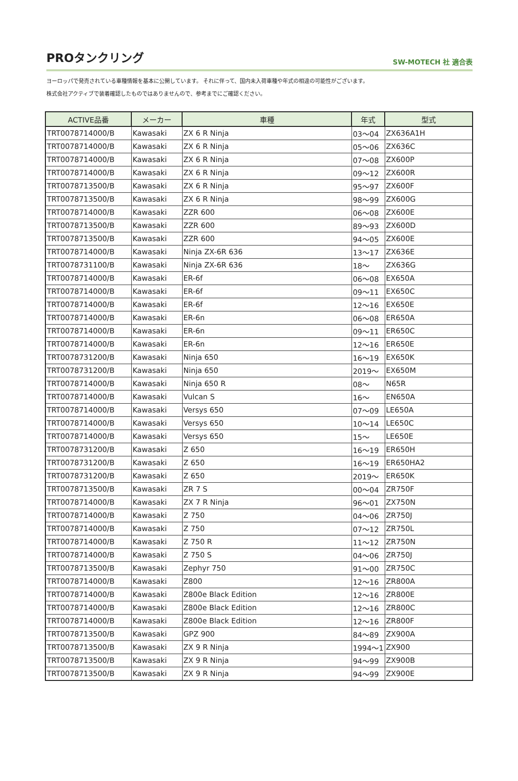PROタンクリング
SW-MOTECH 社 適合表
ヨーロッパで発売されている車種情報を基本に公開しています。 それに伴って、国内未入荷車種や年式の相違の可能性がございます。
株式会社アクティブで装着確認したものではありませんので、参考までにご確認ください。
| ACTIVE品番 | メーカー | 車種 | 年式 | 型式 |
| --- | --- | --- | --- | --- |
| TRT0078714000/B | Kawasaki | ZX 6 R Ninja | 03～04 | ZX636A1H |
| TRT0078714000/B | Kawasaki | ZX 6 R Ninja | 05～06 | ZX636C |
| TRT0078714000/B | Kawasaki | ZX 6 R Ninja | 07～08 | ZX600P |
| TRT0078714000/B | Kawasaki | ZX 6 R Ninja | 09～12 | ZX600R |
| TRT0078713500/B | Kawasaki | ZX 6 R Ninja | 95～97 | ZX600F |
| TRT0078713500/B | Kawasaki | ZX 6 R Ninja | 98～99 | ZX600G |
| TRT0078714000/B | Kawasaki | ZZR 600 | 06～08 | ZX600E |
| TRT0078713500/B | Kawasaki | ZZR 600 | 89～93 | ZX600D |
| TRT0078713500/B | Kawasaki | ZZR 600 | 94～05 | ZX600E |
| TRT0078714000/B | Kawasaki | Ninja ZX-6R 636 | 13～17 | ZX636E |
| TRT0078731100/B | Kawasaki | Ninja ZX-6R 636 | 18～ | ZX636G |
| TRT0078714000/B | Kawasaki | ER-6f | 06～08 | EX650A |
| TRT0078714000/B | Kawasaki | ER-6f | 09～11 | EX650C |
| TRT0078714000/B | Kawasaki | ER-6f | 12～16 | EX650E |
| TRT0078714000/B | Kawasaki | ER-6n | 06～08 | ER650A |
| TRT0078714000/B | Kawasaki | ER-6n | 09～11 | ER650C |
| TRT0078714000/B | Kawasaki | ER-6n | 12～16 | ER650E |
| TRT0078731200/B | Kawasaki | Ninja 650 | 16～19 | EX650K |
| TRT0078731200/B | Kawasaki | Ninja 650 | 2019～ | EX650M |
| TRT0078714000/B | Kawasaki | Ninja 650 R | 08～ | N65R |
| TRT0078714000/B | Kawasaki | Vulcan S | 16～ | EN650A |
| TRT0078714000/B | Kawasaki | Versys 650 | 07～09 | LE650A |
| TRT0078714000/B | Kawasaki | Versys 650 | 10～14 | LE650C |
| TRT0078714000/B | Kawasaki | Versys 650 | 15～ | LE650E |
| TRT0078731200/B | Kawasaki | Z 650 | 16～19 | ER650H |
| TRT0078731200/B | Kawasaki | Z 650 | 16～19 | ER650HA2 |
| TRT0078731200/B | Kawasaki | Z 650 | 2019～ | ER650K |
| TRT0078713500/B | Kawasaki | ZR 7 S | 00～04 | ZR750F |
| TRT0078714000/B | Kawasaki | ZX 7 R Ninja | 96～01 | ZX750N |
| TRT0078714000/B | Kawasaki | Z 750 | 04～06 | ZR750J |
| TRT0078714000/B | Kawasaki | Z 750 | 07～12 | ZR750L |
| TRT0078714000/B | Kawasaki | Z 750 R | 11～12 | ZR750N |
| TRT0078714000/B | Kawasaki | Z 750 S | 04～06 | ZR750J |
| TRT0078713500/B | Kawasaki | Zephyr 750 | 91～00 | ZR750C |
| TRT0078714000/B | Kawasaki | Z800 | 12～16 | ZR800A |
| TRT0078714000/B | Kawasaki | Z800e Black Edition | 12～16 | ZR800E |
| TRT0078714000/B | Kawasaki | Z800e Black Edition | 12～16 | ZR800C |
| TRT0078714000/B | Kawasaki | Z800e Black Edition | 12～16 | ZR800F |
| TRT0078713500/B | Kawasaki | GPZ 900 | 84～89 | ZX900A |
| TRT0078713500/B | Kawasaki | ZX 9 R Ninja | 1994～1 | ZX900 |
| TRT0078713500/B | Kawasaki | ZX 9 R Ninja | 94～99 | ZX900B |
| TRT0078713500/B | Kawasaki | ZX 9 R Ninja | 94～99 | ZX900E |